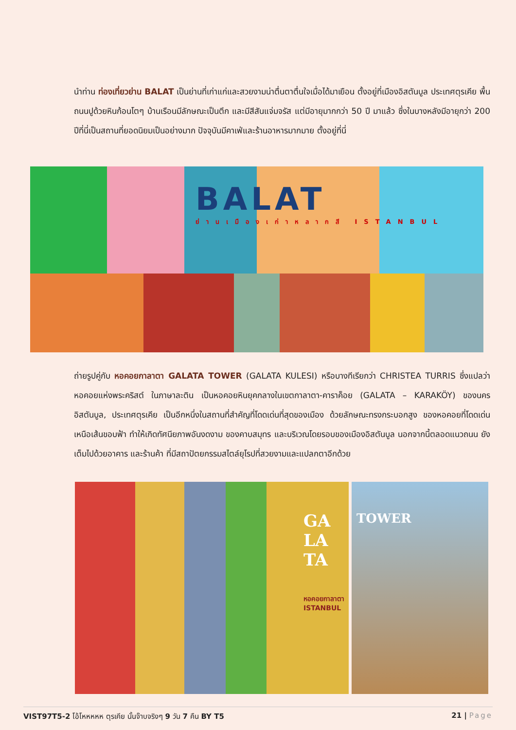นำท่าน ท่องเที่ยวย่าน BALAT เป็นย่านที่เก่าแก่และสวยงามน่าตื่นตาตื่นใจเมื่อได้มาเยือน ตั้งอยู่ที่เมืองอิสตันบูล ประเทศตุรเคีย พื้นถนนปูด้วยหินก้อนโตๆ บ้านเรือนมีลักษณะเป็นตึก และมีสีสันแจ่มจรัส แต่มีอายุมากกว่า 50 ปี มาแล้ว ซึ่งในบางหลังมีอายุกว่า 200 ปีที่นี่เป็นสถานที่ยอดนิยมเป็นอย่างมาก ปัจจุบันมีคาเฟ่และร้านอาหารมากมาย ตั้งอยู่ที่นี่
BALAT
ย่านเมืองเก่าหลากสี ISTANBUL
ถ่ายรูปคู่กับ หอคอยกาลาตา GALATA TOWER (GALATA KULESI) หรือบางทีเรียกว่า CHRISTEA TURRIS ซึ่งแปลว่า หอคอยแห่งพระคริสต์ ในภาษาละติน เป็นหอคอยหินยุคกลางในเขตกาลาตา-คาราค็อย (GALATA – KARAKÖY) ของนครอิสตันบูล, ประเทศตุรเคีย เป็นอีกหนึ่งในสถานที่สำคัญที่โดดเด่นที่สุดของเมือง ด้วยลักษณะทรงกระบอกสูง ของหอคอยที่โดดเด่นเหนือเส้นขอบฟ้า ทำให้เกิดทัศนียภาพอันงดงาม ของคาบสมุทร และบริเวณโดยรอบของเมืองอิสตันบูล นอกจากนี้ตลอดแนวถนน ยังเต็มไปด้วยอาคาร และร้านค้า ที่มีสถาปัตยกรรมสไตล์ยุโรปที่สวยงามและแปลกตาอีกด้วย
GA LA TA
หอคอยกาลาตา ISTANBUL
TOWER
VIST97T5-2 โอ้โหหหหห ตุรเคีย นั้นจ๊าบจริงๆ 9 วัน 7 คืน BY T5 21 | Page